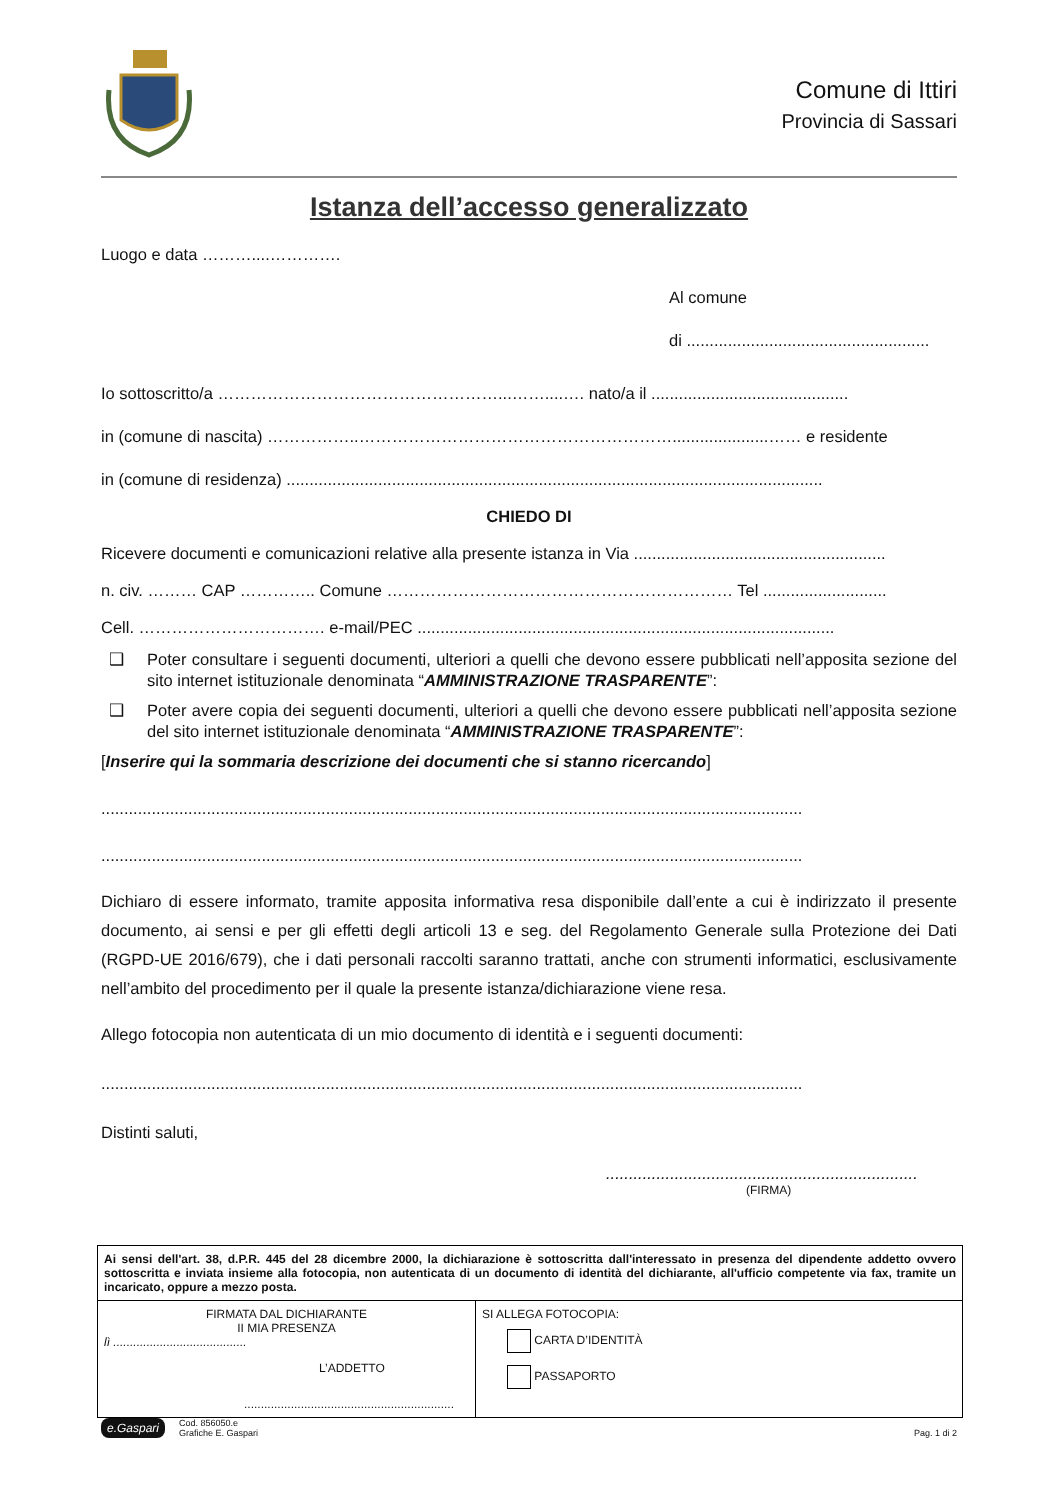Comune di Ittiri
Provincia di Sassari
Istanza dell’accesso generalizzato
Luogo e data ………....………….
Al comune
di .....................................................
Io sottoscritto/a ……………………………………………...……....…. nato/a il ...........................................
in (comune di nascita) ……………..………………………………………………….....................…… e residente
in (comune di residenza) .....................................................................................................................
CHIEDO DI
Ricevere documenti e comunicazioni relative alla presente istanza in Via .......................................................
n. civ. ……… CAP ………….. Comune ……………………………………………………… Tel ...........................
Cell. ……………………………. e-mail/PEC ...........................................................................................
❑ Poter consultare i seguenti documenti, ulteriori a quelli che devono essere pubblicati nell’apposita sezione del sito internet istituzionale denominata “AMMINISTRAZIONE TRASPARENTE”:
❑ Poter avere copia dei seguenti documenti, ulteriori a quelli che devono essere pubblicati nell’apposita sezione del sito internet istituzionale denominata “AMMINISTRAZIONE TRASPARENTE”:
[Inserire qui la sommaria descrizione dei documenti che si stanno ricercando]
.........................................................................................................................................................
.........................................................................................................................................................
Dichiaro di essere informato, tramite apposita informativa resa disponibile dall’ente a cui è indirizzato il presente documento, ai sensi e per gli effetti degli articoli 13 e seg. del Regolamento Generale sulla Protezione dei Dati (RGPD-UE 2016/679), che i dati personali raccolti saranno trattati, anche con strumenti informatici, esclusivamente nell’ambito del procedimento per il quale la presente istanza/dichiarazione viene resa.
Allego fotocopia non autenticata di un mio documento di identità e i seguenti documenti:
.........................................................................................................................................................
Distinti saluti,
....................................................................
(FIRMA)
| Ai sensi dell'art. 38, d.P.R. 445 del 28 dicembre 2000, la dichiarazione è sottoscritta dall'interessato in presenza del dipendente addetto ovvero sottoscritta e inviata insieme alla fotocopia, non autenticata di un documento di identità del dichiarante, all'ufficio competente via fax, tramite un incaricato, oppure a mezzo posta. | |
| FIRMATA DAL DICHIARANTE II MIA PRESENZA lì ........................................ L’ADDETTO ............................................................... | SI ALLEGA FOTOCOPIA: CARTA D’IDENTITÀ PASSAPORTO |
e.Gaspari Cod. 856050.e
Grafiche E. Gaspari
Pag. 1 di 2